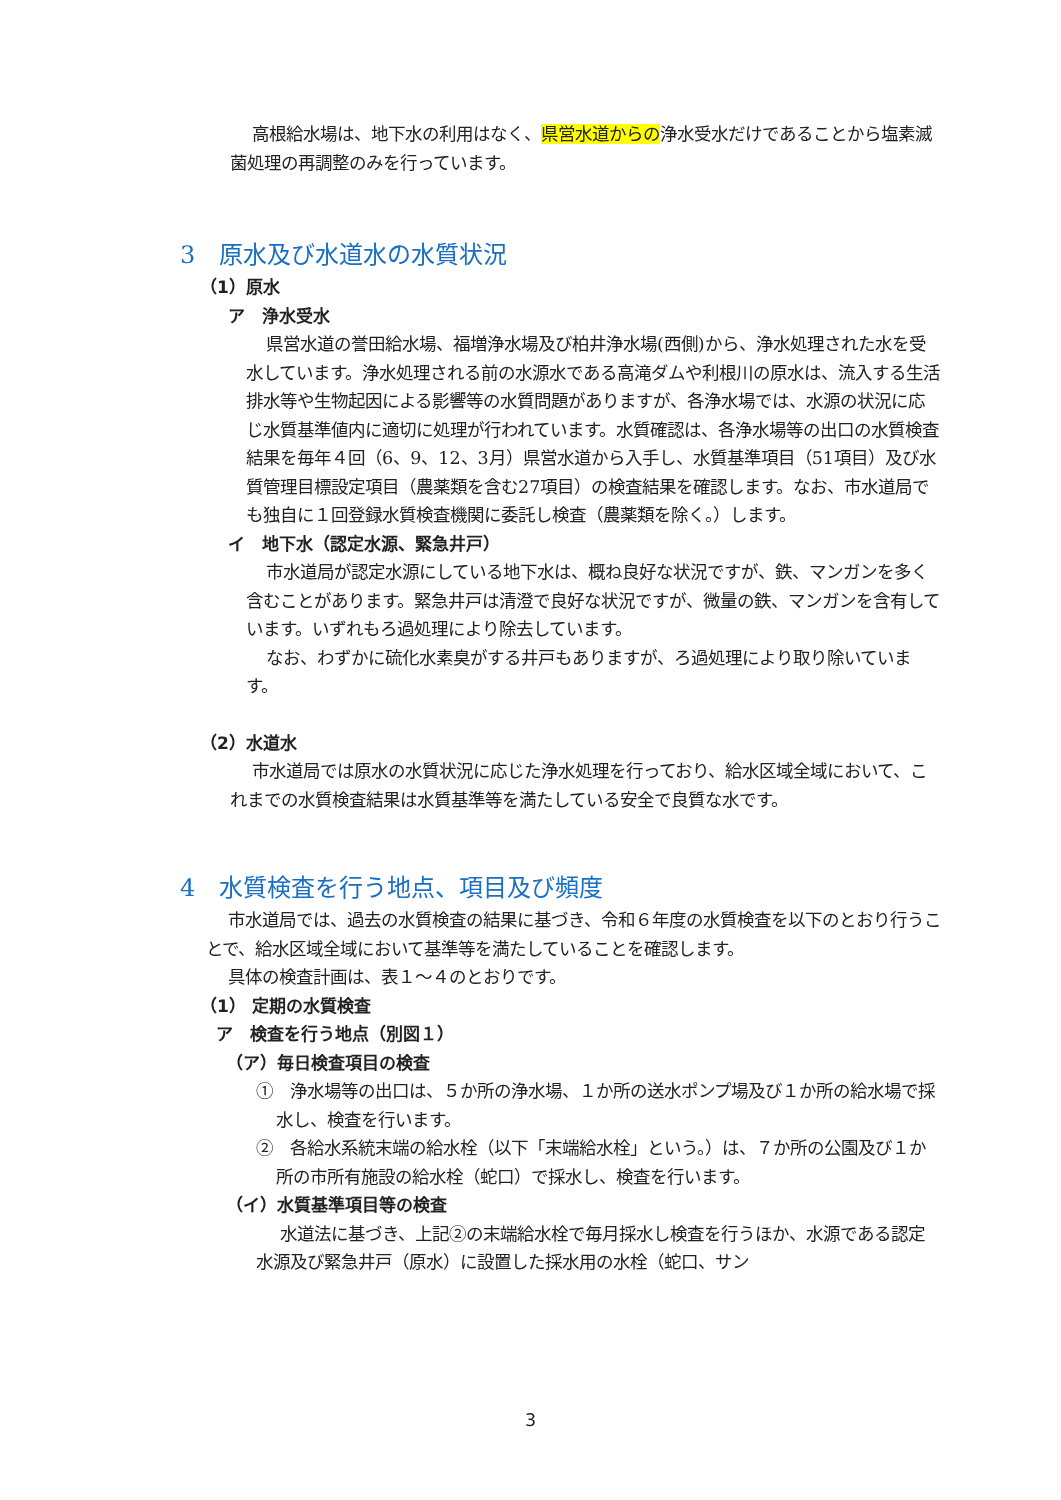高根給水場は、地下水の利用はなく、県営水道からの浄水受水だけであることから塩素滅菌処理の再調整のみを行っています。
3　原水及び水道水の水質状況
（1）原水
ア　浄水受水
県営水道の誉田給水場、福増浄水場及び柏井浄水場(西側)から、浄水処理された水を受水しています。浄水処理される前の水源水である高滝ダムや利根川の原水は、流入する生活排水等や生物起因による影響等の水質問題がありますが、各浄水場では、水源の状況に応じ水質基準値内に適切に処理が行われています。水質確認は、各浄水場等の出口の水質検査結果を毎年４回（6、9、12、3月）県営水道から入手し、水質基準項目（51項目）及び水質管理目標設定項目（農薬類を含む27項目）の検査結果を確認します。なお、市水道局でも独自に１回登録水質検査機関に委託し検査（農薬類を除く。）します。
イ　地下水（認定水源、緊急井戸）
市水道局が認定水源にしている地下水は、概ね良好な状況ですが、鉄、マンガンを多く含むことがあります。緊急井戸は清澄で良好な状況ですが、微量の鉄、マンガンを含有しています。いずれもろ過処理により除去しています。
なお、わずかに硫化水素臭がする井戸もありますが、ろ過処理により取り除いています。
（2）水道水
市水道局では原水の水質状況に応じた浄水処理を行っており、給水区域全域において、これまでの水質検査結果は水質基準等を満たしている安全で良質な水です。
4　水質検査を行う地点、項目及び頻度
市水道局では、過去の水質検査の結果に基づき、令和６年度の水質検査を以下のとおり行うことで、給水区域全域において基準等を満たしていることを確認します。
具体の検査計画は、表１～４のとおりです。
（1） 定期の水質検査
ア　検査を行う地点（別図１）
（ア）毎日検査項目の検査
①　浄水場等の出口は、５か所の浄水場、１か所の送水ポンプ場及び１か所の給水場で採水し、検査を行います。
②　各給水系統末端の給水栓（以下「末端給水栓」という。）は、７か所の公園及び１か所の市所有施設の給水栓（蛇口）で採水し、検査を行います。
（イ）水質基準項目等の検査
水道法に基づき、上記②の末端給水栓で毎月採水し検査を行うほか、水源である認定水源及び緊急井戸（原水）に設置した採水用の水栓（蛇口、サン
3